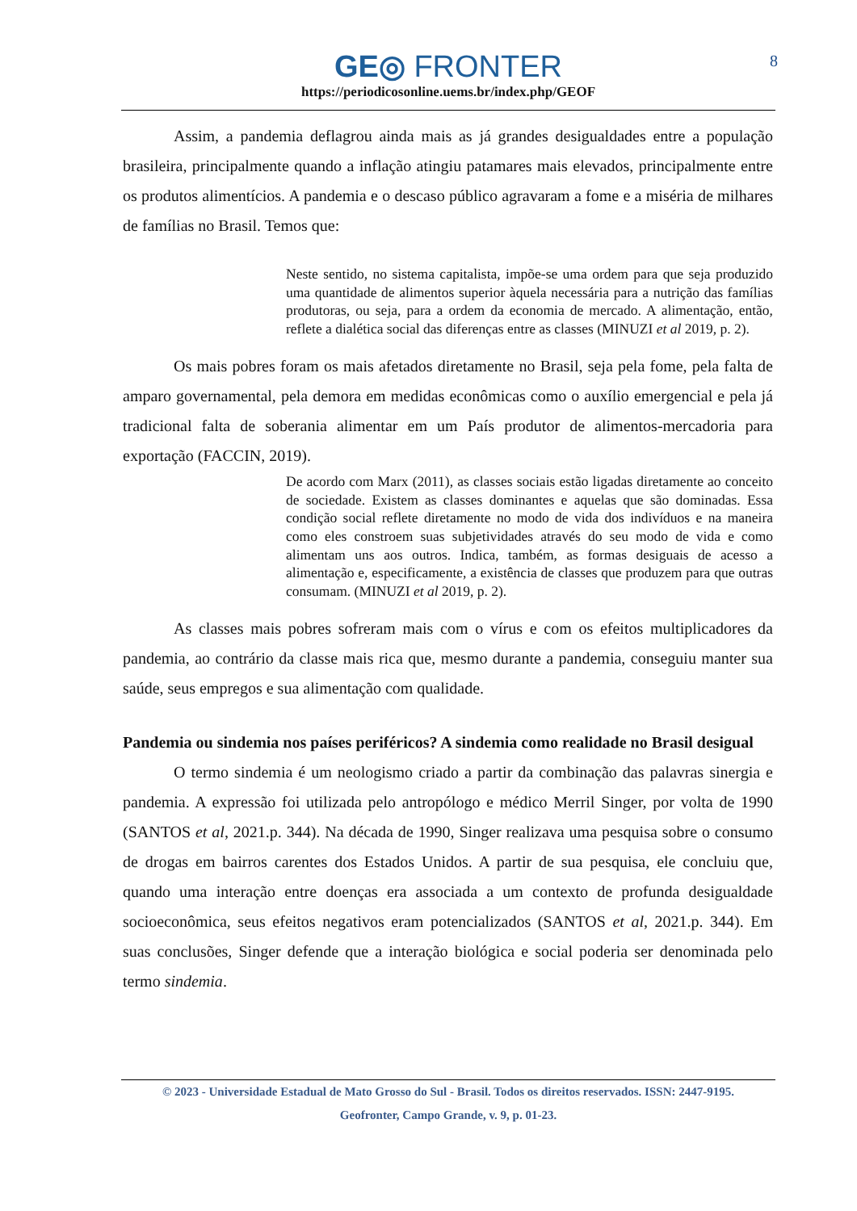GE◎ FRONTER
https://periodicosonline.uems.br/index.php/GEOF
8
Assim, a pandemia deflagrou ainda mais as já grandes desigualdades entre a população brasileira, principalmente quando a inflação atingiu patamares mais elevados, principalmente entre os produtos alimentícios. A pandemia e o descaso público agravaram a fome e a miséria de milhares de famílias no Brasil. Temos que:
Neste sentido, no sistema capitalista, impõe-se uma ordem para que seja produzido uma quantidade de alimentos superior àquela necessária para a nutrição das famílias produtoras, ou seja, para a ordem da economia de mercado. A alimentação, então, reflete a dialética social das diferenças entre as classes (MINUZI et al 2019, p. 2).
Os mais pobres foram os mais afetados diretamente no Brasil, seja pela fome, pela falta de amparo governamental, pela demora em medidas econômicas como o auxílio emergencial e pela já tradicional falta de soberania alimentar em um País produtor de alimentos-mercadoria para exportação (FACCIN, 2019).
De acordo com Marx (2011), as classes sociais estão ligadas diretamente ao conceito de sociedade. Existem as classes dominantes e aquelas que são dominadas. Essa condição social reflete diretamente no modo de vida dos indivíduos e na maneira como eles constroem suas subjetividades através do seu modo de vida e como alimentam uns aos outros. Indica, também, as formas desiguais de acesso a alimentação e, especificamente, a existência de classes que produzem para que outras consumam. (MINUZI et al 2019, p. 2).
As classes mais pobres sofreram mais com o vírus e com os efeitos multiplicadores da pandemia, ao contrário da classe mais rica que, mesmo durante a pandemia, conseguiu manter sua saúde, seus empregos e sua alimentação com qualidade.
Pandemia ou sindemia nos países periféricos? A sindemia como realidade no Brasil desigual
O termo sindemia é um neologismo criado a partir da combinação das palavras sinergia e pandemia. A expressão foi utilizada pelo antropólogo e médico Merril Singer, por volta de 1990 (SANTOS et al, 2021.p. 344). Na década de 1990, Singer realizava uma pesquisa sobre o consumo de drogas em bairros carentes dos Estados Unidos. A partir de sua pesquisa, ele concluiu que, quando uma interação entre doenças era associada a um contexto de profunda desigualdade socioeconômica, seus efeitos negativos eram potencializados (SANTOS et al, 2021.p. 344). Em suas conclusões, Singer defende que a interação biológica e social poderia ser denominada pelo termo sindemia.
© 2023 - Universidade Estadual de Mato Grosso do Sul - Brasil. Todos os direitos reservados. ISSN: 2447-9195.
Geofronter, Campo Grande, v. 9, p. 01-23.